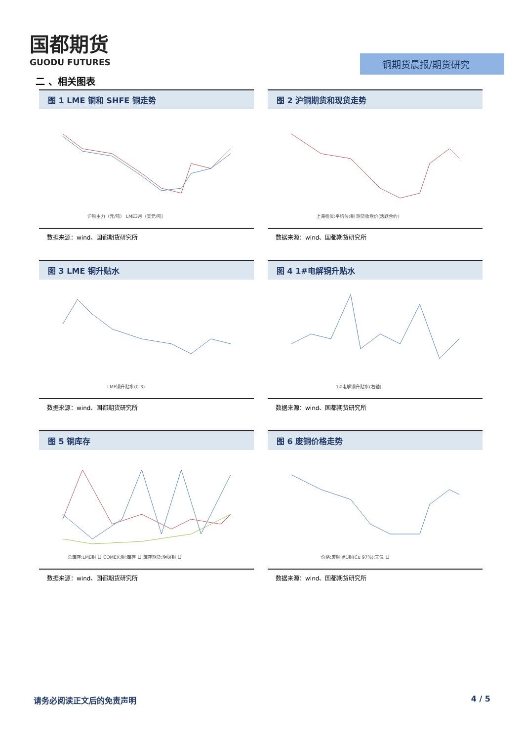国都期货
GUODU FUTURES
铜期货晨报/期货研究
二 、相关图表
图 1 LME 铜和 SHFE 铜走势
沪铜主力（元/吨） LME3月（美元/吨）
数据来源：wind、国都期货研究所
图 2 沪铜期货和现货走势
上海物贸:平均价:铜 期货收盘价(活跃合约)
数据来源：wind、国都期货研究所
图 3 LME 铜升贴水
LME铜升贴水(0-3)
数据来源：wind、国都期货研究所
图 4 1#电解铜升贴水
1#电解铜升贴水(右轴)
数据来源：wind、国都期货研究所
图 5 铜库存
总库存:LME铜 日 COMEX:铜:库存 日 库存期货:阴极铜 日
数据来源：wind、国都期货研究所
图 6 废铜价格走势
价格:废铜:#1铜(Cu 97%):天津 日
数据来源：wind、国都期货研究所
请务必阅读正文后的免责声明 4 / 5